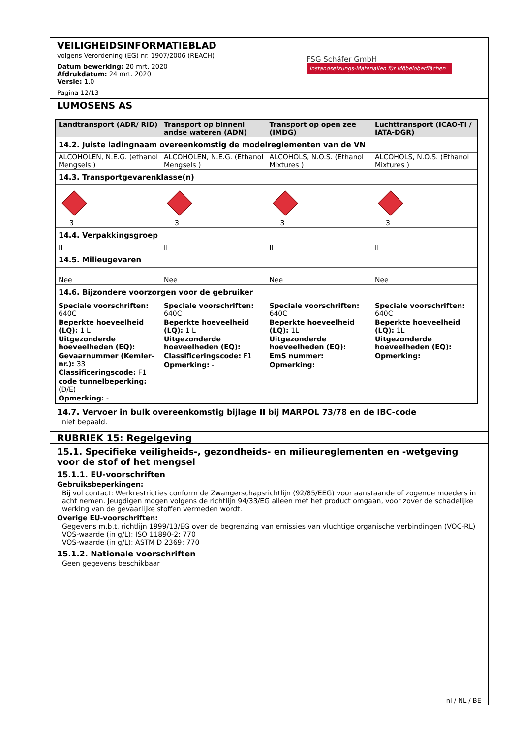VEILIGHEIDSINFORMATIEBLAD
volgens Verordening (EG) nr. 1907/2006 (REACH)
Datum bewerking: 20 mrt. 2020
Afdrukdatum: 24 mrt. 2020
Versie: 1.0
Pagina 12/13
FSG Schäfer GmbH
Instandsetzungs-Materialien für Möbeloberflächen
LUMOSENS AS
| Landtransport (ADR/ RID) | Transport op binnenl andse wateren (ADN) | Transport op open zee (IMDG) | Luchttransport (ICAO-TI / IATA-DGR) |
| --- | --- | --- | --- |
| 14.2. Juiste ladingnaam overeenkomstig de modelreglementen van de VN | | | |
| ALCOHOLEN, N.E.G. (ethanol Mengsels ) | ALCOHOLEN, N.E.G. (Ethanol Mengsels ) | ALCOHOLS, N.O.S. (Ethanol Mixtures ) | ALCOHOLS, N.O.S. (Ethanol Mixtures ) |
| 14.3. Transportgevarenklasse(n) | | | |
| 3 | 3 | 3 | 3 |
| 14.4. Verpakkingsgroep | | | |
| II | II | II | II |
| 14.5. Milieugevaren | | | |
| Nee | Nee | Nee | Nee |
| 14.6. Bijzondere voorzorgen voor de gebruiker | | | |
| Speciale voorschriften: 640C Beperkte hoeveelheid (LQ): 1 L Uitgezonderde hoeveelheden (EQ): Gevaarnummer (Kemler-nr.): 33 Classificeringscode: F1 code tunnelbeperking: (D/E) Opmerking: - | Speciale voorschriften: 640C Beperkte hoeveelheid (LQ): 1 L Uitgezonderde hoeveelheden (EQ): Classificeringscode: F1 Opmerking: - | Speciale voorschriften: 640C Beperkte hoeveelheid (LQ): 1L Uitgezonderde hoeveelheden (EQ): EmS nummer: Opmerking: | Speciale voorschriften: 640C Beperkte hoeveelheid (LQ): 1L Uitgezonderde hoeveelheden (EQ): Opmerking: |
14.7. Vervoer in bulk overeenkomstig bijlage II bij MARPOL 73/78 en de IBC-code
niet bepaald.
RUBRIEK 15: Regelgeving
15.1. Specifieke veiligheids-, gezondheids- en milieureglementen en -wetgeving voor de stof of het mengsel
15.1.1. EU-voorschriften
Gebruiksbeperkingen:
Bij vol contact: Werkrestricties conform de Zwangerschapsrichtlijn (92/85/EEG) voor aanstaande of zogende moeders in acht nemen. Jeugdigen mogen volgens de richtlijn 94/33/EG alleen met het product omgaan, voor zover de schadelijke werking van de gevaarlijke stoffen vermeden wordt.
Overige EU-voorschriften:
Gegevens m.b.t. richtlijn 1999/13/EG over de begrenzing van emissies van vluchtige organische verbindingen (VOC-RL)
VOS-waarde (in g/L): ISO 11890-2: 770
VOS-waarde (in g/L): ASTM D 2369: 770
15.1.2. Nationale voorschriften
Geen gegevens beschikbaar
nl / NL / BE